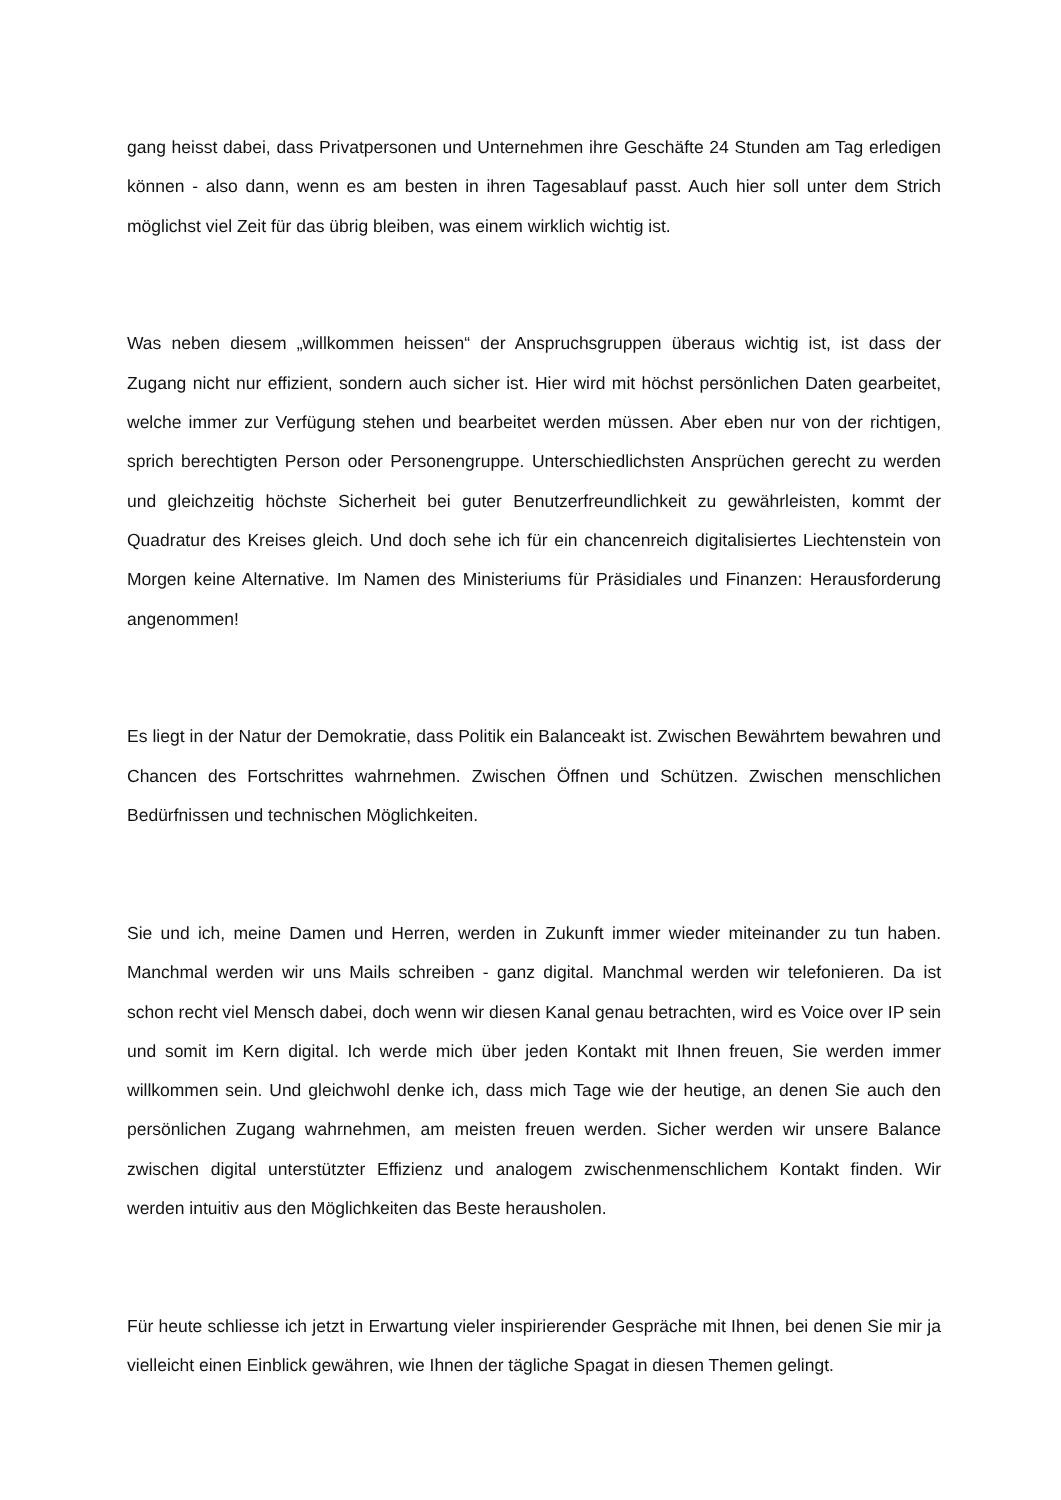gang heisst dabei, dass Privatpersonen und Unternehmen ihre Geschäfte 24 Stunden am Tag erledigen können - also dann, wenn es am besten in ihren Tagesablauf passt. Auch hier soll unter dem Strich möglichst viel Zeit für das übrig bleiben, was einem wirklich wichtig ist.
Was neben diesem „willkommen heissen“ der Anspruchsgruppen überaus wichtig ist, ist dass der Zugang nicht nur effizient, sondern auch sicher ist. Hier wird mit höchst persönlichen Daten gearbeitet, welche immer zur Verfügung stehen und bearbeitet werden müssen. Aber eben nur von der richtigen, sprich berechtigten Person oder Personengruppe. Unterschiedlichsten Ansprüchen gerecht zu werden und gleichzeitig höchste Sicherheit bei guter Benutzerfreundlichkeit zu gewährleisten, kommt der Quadratur des Kreises gleich. Und doch sehe ich für ein chancenreich digitalisiertes Liechtenstein von Morgen keine Alternative. Im Namen des Ministeriums für Präsidiales und Finanzen: Herausforderung angenommen!
Es liegt in der Natur der Demokratie, dass Politik ein Balanceakt ist. Zwischen Bewährtem bewahren und Chancen des Fortschrittes wahrnehmen. Zwischen Öffnen und Schützen. Zwischen menschlichen Bedürfnissen und technischen Möglichkeiten.
Sie und ich, meine Damen und Herren, werden in Zukunft immer wieder miteinander zu tun haben. Manchmal werden wir uns Mails schreiben - ganz digital. Manchmal werden wir telefonieren. Da ist schon recht viel Mensch dabei, doch wenn wir diesen Kanal genau betrachten, wird es Voice over IP sein und somit im Kern digital. Ich werde mich über jeden Kontakt mit Ihnen freuen, Sie werden immer willkommen sein. Und gleichwohl denke ich, dass mich Tage wie der heutige, an denen Sie auch den persönlichen Zugang wahrnehmen, am meisten freuen werden. Sicher werden wir unsere Balance zwischen digital unterstützter Effizienz und analogem zwischenmenschlichem Kontakt finden. Wir werden intuitiv aus den Möglichkeiten das Beste herausholen.
Für heute schliesse ich jetzt in Erwartung vieler inspirierender Gespräche mit Ihnen, bei denen Sie mir ja vielleicht einen Einblick gewähren, wie Ihnen der tägliche Spagat in diesen Themen gelingt.